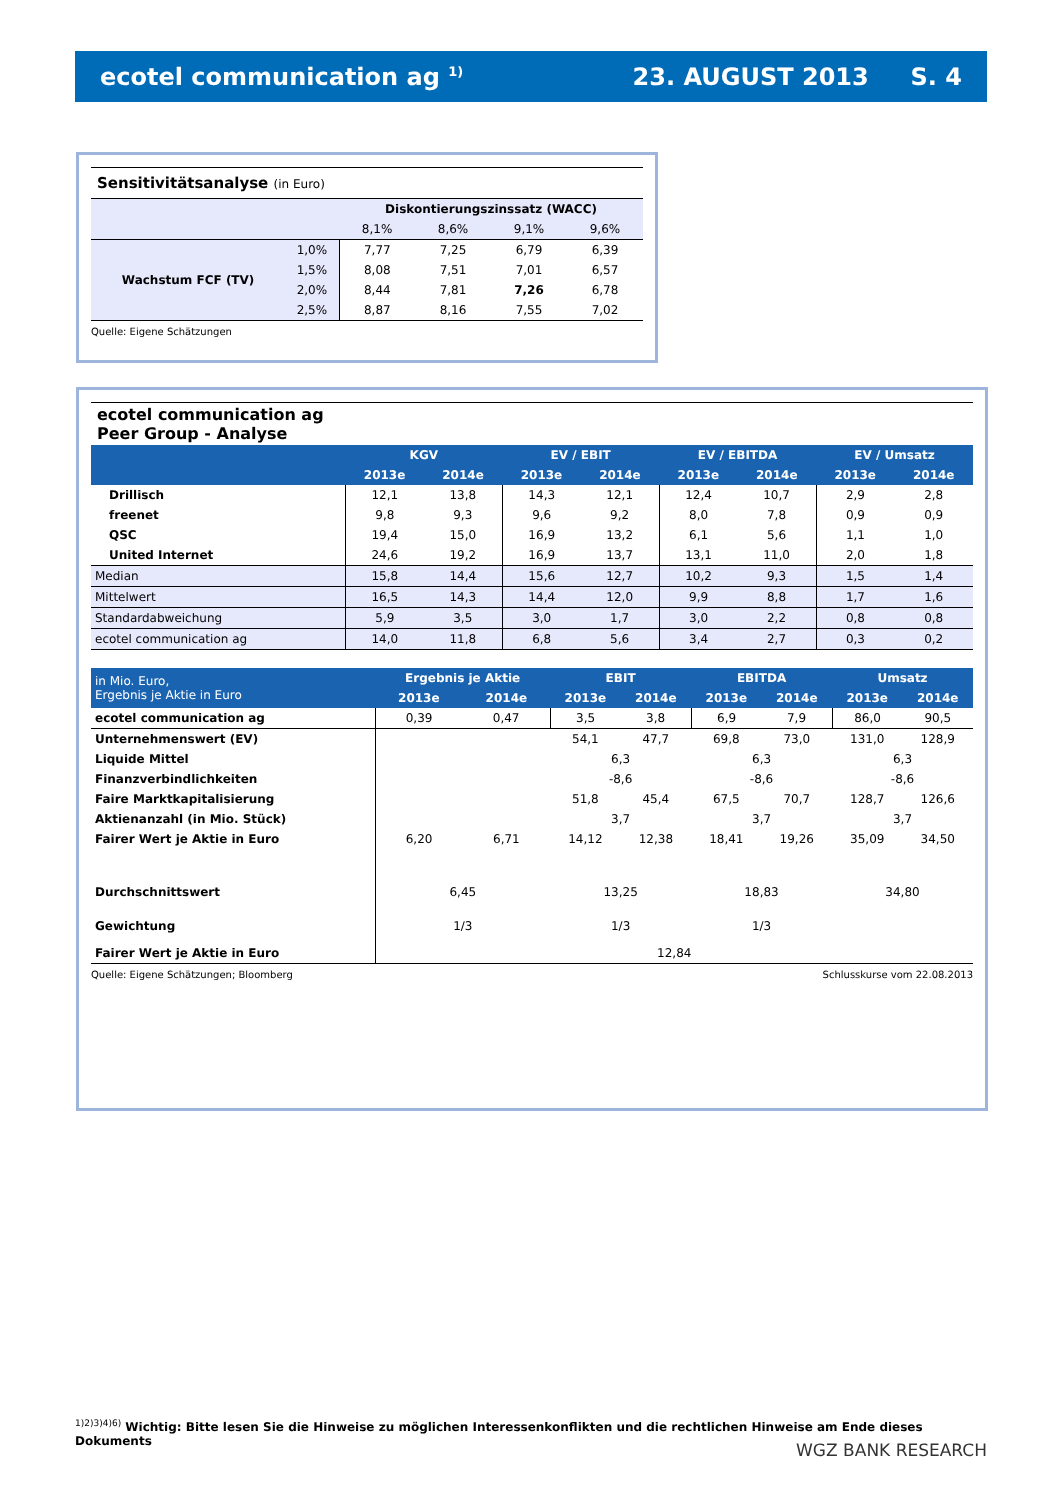ecotel communication ag <sup>1)</sup> 23. AUGUST 2013 S. 4
Sensitivitätsanalyse (in Euro)
| | | Diskontierungszinssatz (WACC) | | | |
| --- | --- | --- | --- | --- | --- |
| | | 8,1% | 8,6% | 9,1% | 9,6% |
| Wachstum FCF (TV) | 1,0% | 7,77 | 7,25 | 6,79 | 6,39 |
| | 1,5% | 8,08 | 7,51 | 7,01 | 6,57 |
| | 2,0% | 8,44 | 7,81 | 7,26 | 6,78 |
| | 2,5% | 8,87 | 8,16 | 7,55 | 7,02 |
Quelle: Eigene Schätzungen
ecotel communication ag
Peer Group - Analyse
| | KGV | | EV / EBIT | | EV / EBITDA | | EV / Umsatz | |
| --- | --- | --- | --- | --- | --- | --- | --- | --- |
| | 2013e | 2014e | 2013e | 2014e | 2013e | 2014e | 2013e | 2014e |
| Drillisch | 12,1 | 13,8 | 14,3 | 12,1 | 12,4 | 10,7 | 2,9 | 2,8 |
| freenet | 9,8 | 9,3 | 9,6 | 9,2 | 8,0 | 7,8 | 0,9 | 0,9 |
| QSC | 19,4 | 15,0 | 16,9 | 13,2 | 6,1 | 5,6 | 1,1 | 1,0 |
| United Internet | 24,6 | 19,2 | 16,9 | 13,7 | 13,1 | 11,0 | 2,0 | 1,8 |
| Median | 15,8 | 14,4 | 15,6 | 12,7 | 10,2 | 9,3 | 1,5 | 1,4 |
| Mittelwert | 16,5 | 14,3 | 14,4 | 12,0 | 9,9 | 8,8 | 1,7 | 1,6 |
| Standardabweichung | 5,9 | 3,5 | 3,0 | 1,7 | 3,0 | 2,2 | 0,8 | 0,8 |
| ecotel communication ag | 14,0 | 11,8 | 6,8 | 5,6 | 3,4 | 2,7 | 0,3 | 0,2 |
| in Mio. Euro, Ergebnis je Aktie in Euro | Ergebnis je Aktie | | EBIT | | EBITDA | | Umsatz | |
| --- | --- | --- | --- | --- | --- | --- | --- | --- |
| | 2013e | 2014e | 2013e | 2014e | 2013e | 2014e | 2013e | 2014e |
| ecotel communication ag | 0,39 | 0,47 | 3,5 | 3,8 | 6,9 | 7,9 | 86,0 | 90,5 |
| Unternehmenswert (EV) | | | 54,1 | 47,7 | 69,8 | 73,0 | 131,0 | 128,9 |
| Liquide Mittel | | | 6,3 | | 6,3 | | 6,3 | |
| Finanzverbindlichkeiten | | | -8,6 | | -8,6 | | -8,6 | |
| Faire Marktkapitalisierung | | | 51,8 | 45,4 | 67,5 | 70,7 | 128,7 | 126,6 |
| Aktienanzahl (in Mio. Stück) | | | 3,7 | | 3,7 | | 3,7 | |
| Fairer Wert je Aktie in Euro | 6,20 | 6,71 | 14,12 | 12,38 | 18,41 | 19,26 | 35,09 | 34,50 |
| Durchschnittswert | 6,45 | | 13,25 | | 18,83 | | 34,80 | |
| Gewichtung | 1/3 | | 1/3 | | 1/3 | | | |
| Fairer Wert je Aktie in Euro | 12,84 | | | | | | | |
Quelle: Eigene Schätzungen; Bloomberg Schlusskurse vom 22.08.2013
<sup>1)2)3)4)6)</sup> Wichtig: Bitte lesen Sie die Hinweise zu möglichen Interessenkonflikten und die rechtlichen Hinweise am Ende dieses Dokuments
WGZ BANK RESEARCH